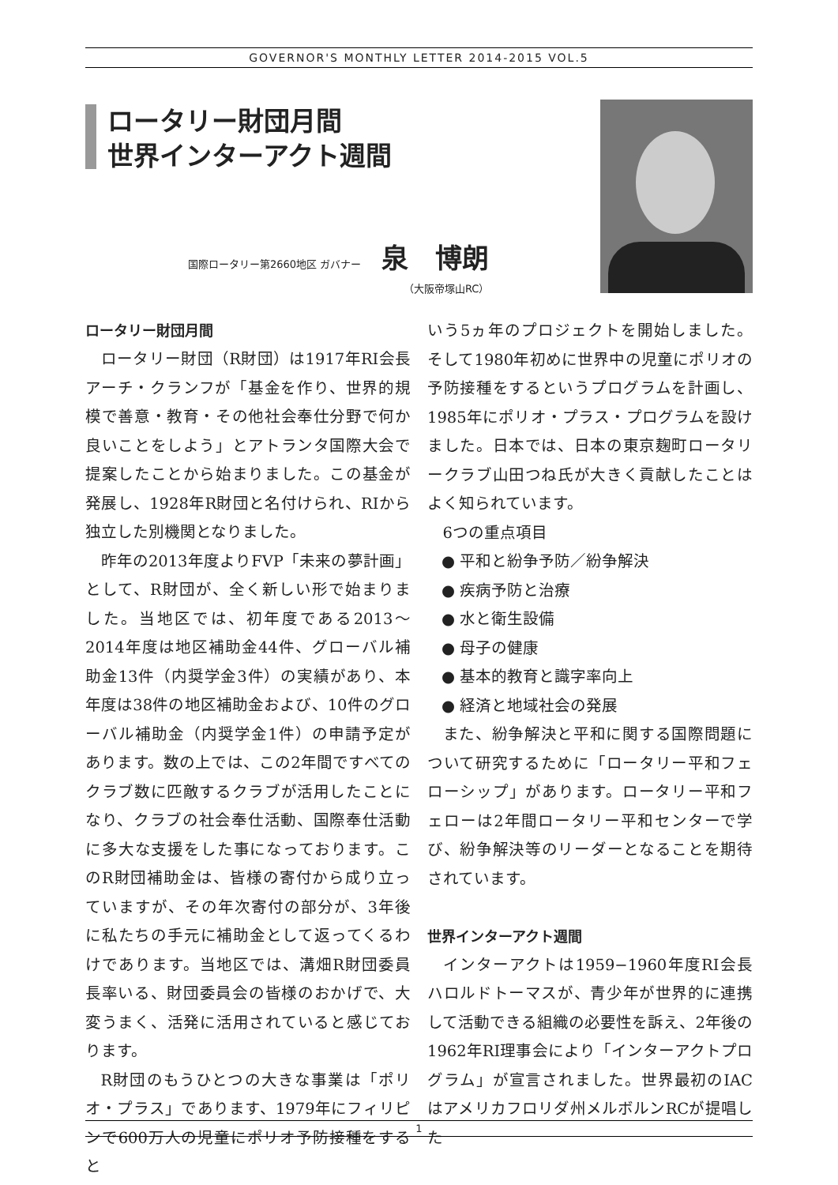GOVERNOR'S MONTHLY LETTER 2014-2015 VOL.5
ロータリー財団月間
世界インターアクト週間
国際ロータリー第2660地区 ガバナー 泉　博朗
（大阪帝塚山RC）
ロータリー財団月間
ロータリー財団（R財団）は1917年RI会長アーチ・クランフが「基金を作り、世界的規模で善意・教育・その他社会奉仕分野で何か良いことをしよう」とアトランタ国際大会で提案したことから始まりました。この基金が発展し、1928年R財団と名付けられ、RIから独立した別機関となりました。
昨年の2013年度よりFVP「未来の夢計画」として、R財団が、全く新しい形で始まりました。当地区では、初年度である2013～2014年度は地区補助金44件、グローバル補助金13件（内奨学金3件）の実績があり、本年度は38件の地区補助金および、10件のグローバル補助金（内奨学金1件）の申請予定があります。数の上では、この2年間ですべてのクラブ数に匹敵するクラブが活用したことになり、クラブの社会奉仕活動、国際奉仕活動に多大な支援をした事になっております。このR財団補助金は、皆様の寄付から成り立っていますが、その年次寄付の部分が、3年後に私たちの手元に補助金として返ってくるわけであります。当地区では、溝畑R財団委員長率いる、財団委員会の皆様のおかげで、大変うまく、活発に活用されていると感じております。
R財団のもうひとつの大きな事業は「ポリオ・プラス」であります、1979年にフィリピンで600万人の児童にポリオ予防接種をすると
いう5ヵ年のプロジェクトを開始しました。そして1980年初めに世界中の児童にポリオの予防接種をするというプログラムを計画し、1985年にポリオ・プラス・プログラムを設けました。日本では、日本の東京麹町ロータリークラブ山田つね氏が大きく貢献したことはよく知られています。
6つの重点項目
● 平和と紛争予防／紛争解決
● 疾病予防と治療
● 水と衛生設備
● 母子の健康
● 基本的教育と識字率向上
● 経済と地域社会の発展
また、紛争解決と平和に関する国際問題について研究するために「ロータリー平和フェローシップ」があります。ロータリー平和フェローは2年間ロータリー平和センターで学び、紛争解決等のリーダーとなることを期待されています。
世界インターアクト週間
インターアクトは1959−1960年度RI会長ハロルドトーマスが、青少年が世界的に連携して活動できる組織の必要性を訴え、2年後の1962年RI理事会により「インターアクトプログラム」が宣言されました。世界最初のIACはアメリカフロリダ州メルボルンRCが提唱した
1